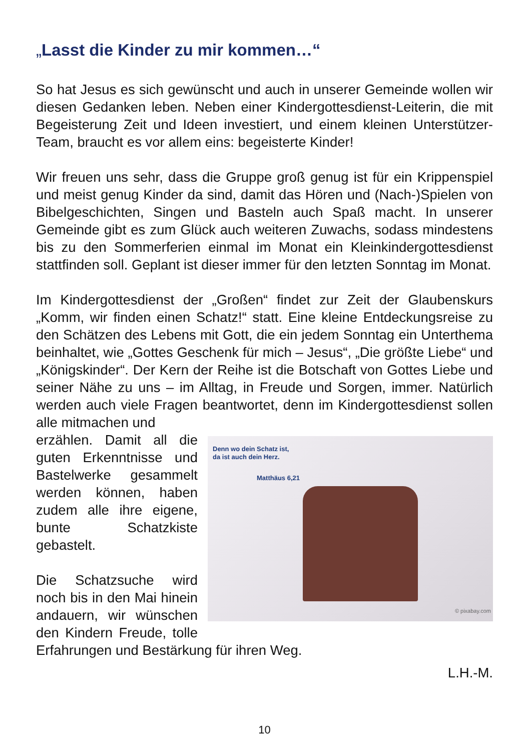„Lasst die Kinder zu mir kommen…“
So hat Jesus es sich gewünscht und auch in unserer Gemeinde wollen wir diesen Gedanken leben. Neben einer Kindergottesdienst-Leiterin, die mit Begeisterung Zeit und Ideen investiert, und einem kleinen Unterstützer-Team, braucht es vor allem eins: begeisterte Kinder!
Wir freuen uns sehr, dass die Gruppe groß genug ist für ein Krippenspiel und meist genug Kinder da sind, damit das Hören und (Nach-)Spielen von Bibelgeschichten, Singen und Basteln auch Spaß macht. In unserer Gemeinde gibt es zum Glück auch weiteren Zuwachs, sodass mindestens bis zu den Sommerferien einmal im Monat ein Kleinkindergottesdienst stattfinden soll. Geplant ist dieser immer für den letzten Sonntag im Monat.
Im Kindergottesdienst der „Großen“ findet zur Zeit der Glaubenskurs „Komm, wir finden einen Schatz!“ statt. Eine kleine Entdeckungsreise zu den Schätzen des Lebens mit Gott, die ein jedem Sonntag ein Unterthema beinhaltet, wie „Gottes Geschenk für mich – Jesus“, „Die größte Liebe“ und „Königskinder“. Der Kern der Reihe ist die Botschaft von Gottes Liebe und seiner Nähe zu uns – im Alltag, in Freude und Sorgen, immer. Natürlich werden auch viele Fragen beantwortet, denn im Kindergottesdienst sollen alle mitmachen und
Denn wo dein Schatz ist,
da ist auch dein Herz.
Matthäus 6,21
© pixabay.com
erzählen. Damit all die guten Erkenntnisse und Bastelwerke gesammelt werden können, haben zudem alle ihre eigene, bunte Schatzkiste gebastelt.
Die Schatzsuche wird noch bis in den Mai hinein andauern, wir wünschen den Kindern Freude, tolle Erfahrungen und Bestärkung für ihren Weg.
L.H.-M.
10